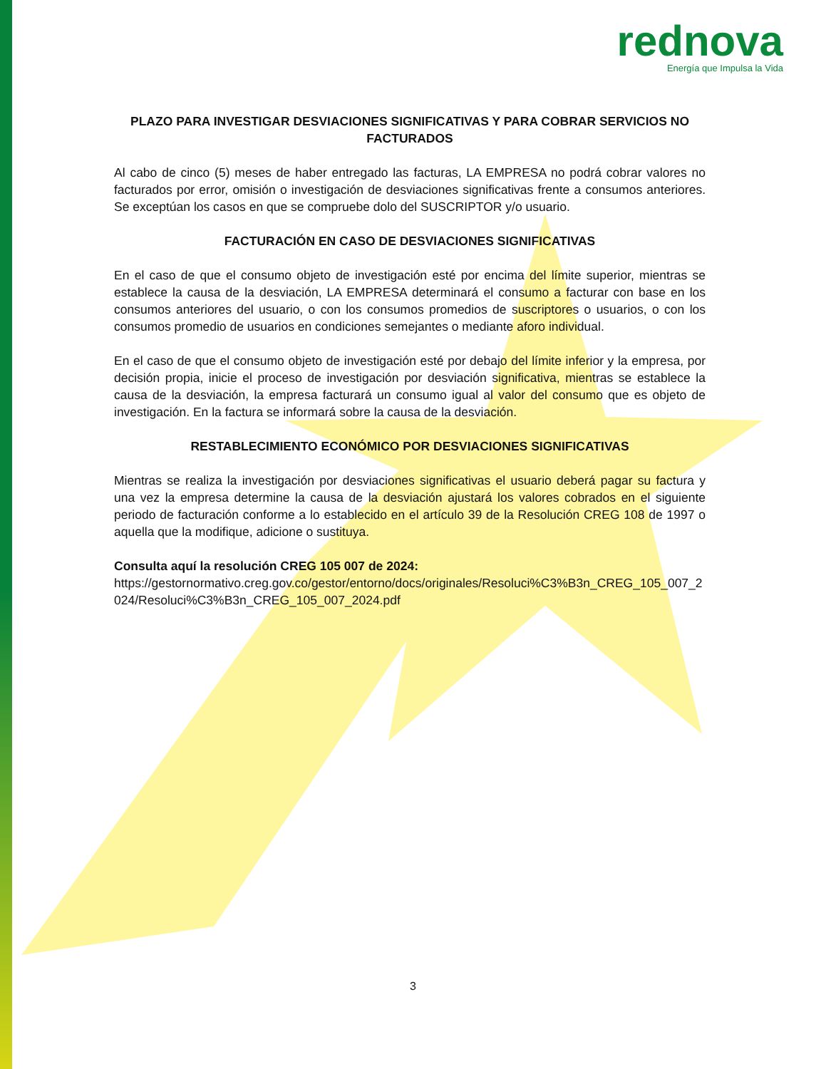rednova
Energía que Impulsa la Vida
PLAZO PARA INVESTIGAR DESVIACIONES SIGNIFICATIVAS Y PARA COBRAR SERVICIOS NO FACTURADOS
Al cabo de cinco (5) meses de haber entregado las facturas, LA EMPRESA no podrá cobrar valores no facturados por error, omisión o investigación de desviaciones significativas frente a consumos anteriores. Se exceptúan los casos en que se compruebe dolo del SUSCRIPTOR y/o usuario.
FACTURACIÓN EN CASO DE DESVIACIONES SIGNIFICATIVAS
En el caso de que el consumo objeto de investigación esté por encima del límite superior, mientras se establece la causa de la desviación, LA EMPRESA determinará el consumo a facturar con base en los consumos anteriores del usuario, o con los consumos promedios de suscriptores o usuarios, o con los consumos promedio de usuarios en condiciones semejantes o mediante aforo individual.
En el caso de que el consumo objeto de investigación esté por debajo del límite inferior y la empresa, por decisión propia, inicie el proceso de investigación por desviación significativa, mientras se establece la causa de la desviación, la empresa facturará un consumo igual al valor del consumo que es objeto de investigación. En la factura se informará sobre la causa de la desviación.
RESTABLECIMIENTO ECONÓMICO POR DESVIACIONES SIGNIFICATIVAS
Mientras se realiza la investigación por desviaciones significativas el usuario deberá pagar su factura y una vez la empresa determine la causa de la desviación ajustará los valores cobrados en el siguiente periodo de facturación conforme a lo establecido en el artículo 39 de la Resolución CREG 108 de 1997 o aquella que la modifique, adicione o sustituya.
Consulta aquí la resolución CREG 105 007 de 2024:
https://gestornormativo.creg.gov.co/gestor/entorno/docs/originales/Resoluci%C3%B3n_CREG_105_007_2024/Resoluci%C3%B3n_CREG_105_007_2024.pdf
3